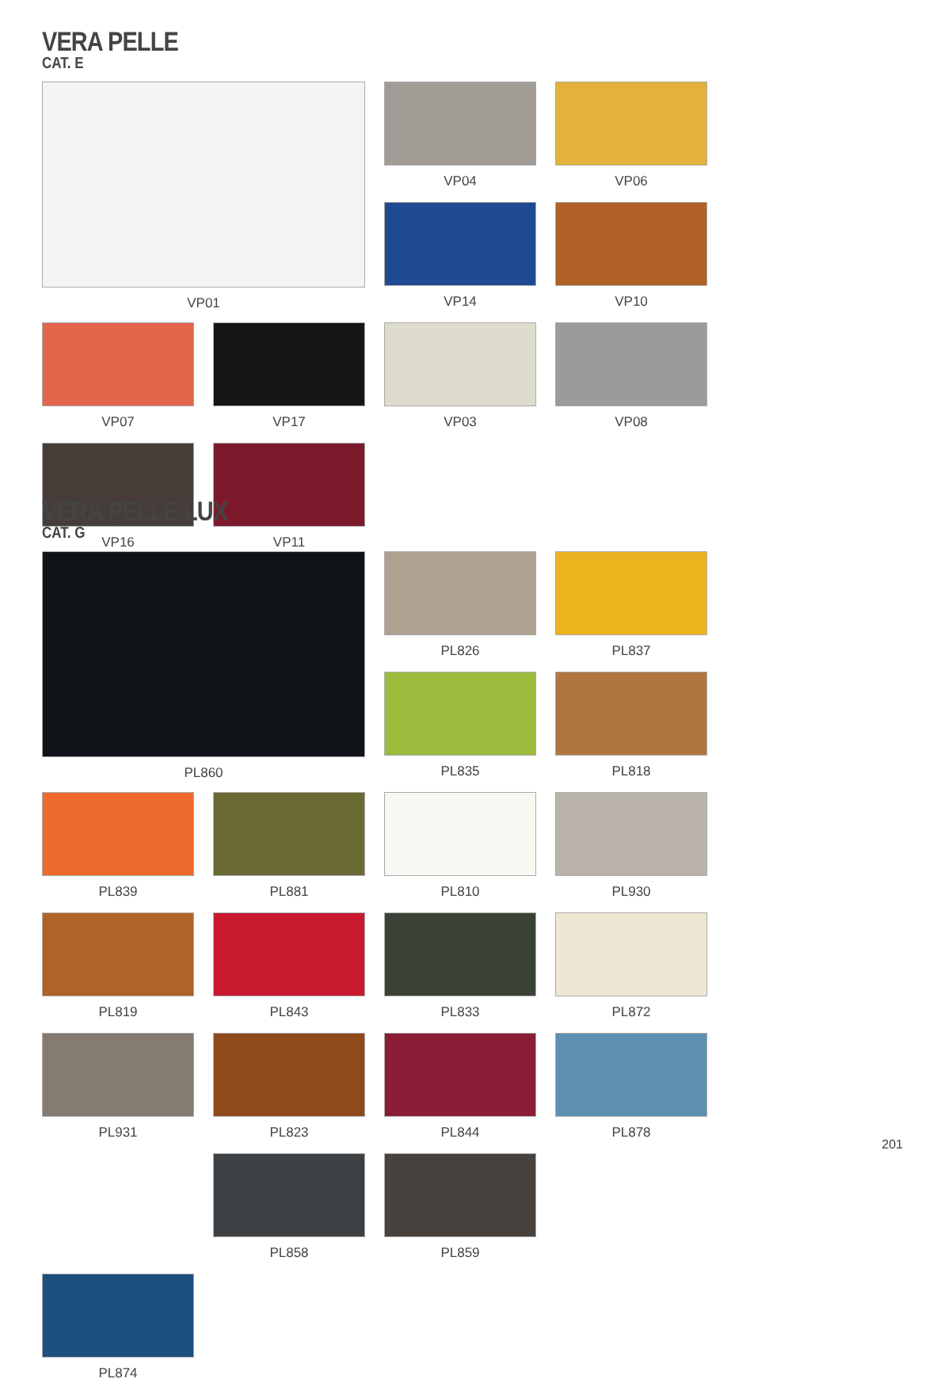VERA PELLE
CAT. E
VP01
VP04
VP06
VP14
VP10
VP07
VP17
VP03
VP08
VP16
VP11
VERA PELLE LUX
CAT. G
PL860
PL826
PL837
PL835
PL818
PL839
PL881
PL810
PL930
PL819
PL843
PL833
PL872
PL931
PL823
PL844
PL878
PL858
PL859
PL874
201